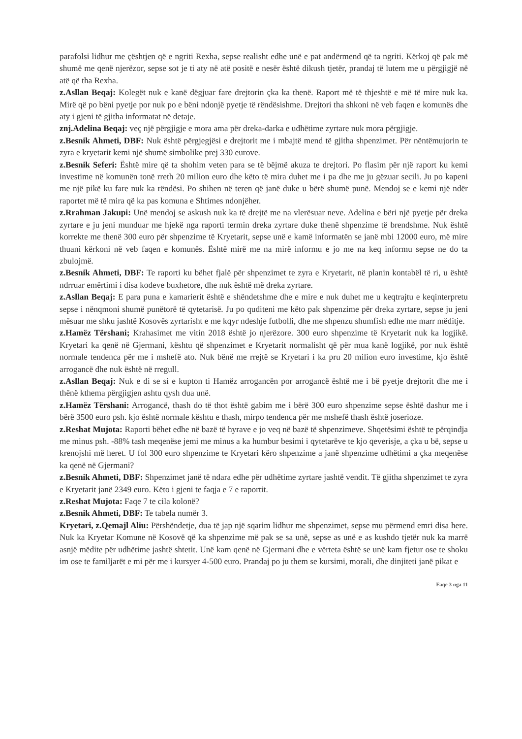parafolsi lidhur me çështjen që e ngriti Rexha, sepse realisht edhe unë e pat andërmend që ta ngriti. Kërkoj që pak më shumë me qenë njerëzor, sepse sot je ti aty në atë positë e nesër është dikush tjetër, prandaj të lutem me u përgjigjë në atë që tha Rexha.
z.Asllan Beqaj: Kolegët nuk e kanë dëgjuar fare drejtorin çka ka thenë. Raport më të thjeshtë e më të mire nuk ka. Mirë që po bëni pyetje por nuk po e bëni ndonjë pyetje të rëndësishme. Drejtori tha shkoni në veb faqen e komunës dhe aty i gjeni të gjitha informatat në detaje.
znj.Adelina Beqaj: veç një përgjigje e mora ama për dreka-darka e udhëtime zyrtare nuk mora përgjigje.
z.Besnik Ahmeti, DBF: Nuk është përgjegjësi e drejtorit me i mbajtë mend të gjitha shpenzimet. Për nëntëmujorin te zyra e kryetarit kemi një shumë simbolike prej 330 eurove.
z.Besnik Seferi: Është mire që ta shohim veten para se të bëjmë akuza te drejtori. Po flasim për një raport ku kemi investime në komunën tonë rreth 20 milion euro dhe këto të mira duhet me i pa dhe me ju gëzuar secili. Ju po kapeni me një pikë ku fare nuk ka rëndësi. Po shihen në teren që janë duke u bërë shumë punë. Mendoj se e kemi një ndër raportet më të mira që ka pas komuna e Shtimes ndonjëher.
z.Rrahman Jakupi: Unë mendoj se askush nuk ka të drejtë me na vlerësuar neve. Adelina e bëri një pyetje për dreka zyrtare e ju jeni munduar me hjekë nga raporti termin dreka zyrtare duke thenë shpenzime të brendshme. Nuk është korrekte me thenë 300 euro për shpenzime të Kryetarit, sepse unë e kamë informatën se janë mbi 12000 euro, më mire thuani kërkoni në veb faqen e komunës. Është mirë me na mirë informu e jo me na keq informu sepse ne do ta zbulojmë.
z.Besnik Ahmeti, DBF: Te raporti ku bëhet fjalë për shpenzimet te zyra e Kryetarit, në planin kontabël të ri, u është ndrruar emërtimi i disa kodeve buxhetore, dhe nuk është më dreka zyrtare.
z.Asllan Beqaj: E para puna e kamarierit është e shëndetshme dhe e mire e nuk duhet me u keqtrajtu e keqinterpretu sepse i nënqmoni shumë punëtorë të qytetarisë. Ju po quditeni me këto pak shpenzime për dreka zyrtare, sepse ju jeni mësuar me shku jashtë Kosovës zyrtarisht e me kqyr ndeshje futbolli, dhe me shpenzu shumfish edhe me marr mëditje.
z.Hamëz Tërshani; Krahasimet me vitin 2018 është jo njerëzore. 300 euro shpenzime të Kryetarit nuk ka logjikë. Kryetari ka qenë në Gjermani, kështu që shpenzimet e Kryetarit normalisht që për mua kanë logjikë, por nuk është normale tendenca për me i mshefë ato. Nuk bënë me rrejtë se Kryetari i ka pru 20 milion euro investime, kjo është arrogancë dhe nuk është në rregull.
z.Asllan Beqaj: Nuk e di se si e kupton ti Hamëz arrogancën por arrogancë është me i bë pyetje drejtorit dhe me i thënë kthema përgjigjen ashtu qysh dua unë.
z.Hamëz Tërshani: Arrogancë, thash do të thot është gabim me i bërë 300 euro shpenzime sepse është dashur me i bërë 3500 euro psh. kjo është normale kështu e thash, mirpo tendenca për me mshefë thash është joserioze.
z.Reshat Mujota: Raporti bëhet edhe në bazë të hyrave e jo veq në bazë të shpenzimeve. Shqetësimi është te përqindja me minus psh. -88% tash meqenëse jemi me minus a ka humbur besimi i qytetarëve te kjo qeverisje, a çka u bë, sepse u krenojshi më heret. U fol 300 euro shpenzime te Kryetari këro shpenzime a janë shpenzime udhëtimi a çka meqenëse ka qenë në Gjermani?
z.Besnik Ahmeti, DBF: Shpenzimet janë të ndara edhe për udhëtime zyrtare jashtë vendit. Të gjitha shpenzimet te zyra e Kryetarit janë 2349 euro. Këto i gjeni te faqja e 7 e raportit.
z.Reshat Mujota: Faqe 7 te cila kolonë?
z.Besnik Ahmeti, DBF: Te tabela numër 3.
Kryetari, z.Qemajl Aliu: Përshëndetje, dua të jap një sqarim lidhur me shpenzimet, sepse mu përmend emri disa here. Nuk ka Kryetar Komune në Kosovë që ka shpenzime më pak se sa unë, sepse as unë e as kushdo tjetër nuk ka marrë asnjë mëdite për udhëtime jashtë shtetit. Unë kam qenë në Gjermani dhe e vërteta është se unë kam fjetur ose te shoku im ose te familjarët e mi për me i kursyer 4-500 euro. Prandaj po ju them se kursimi, morali, dhe dinjiteti janë pikat e
Faqe 3 nga 11